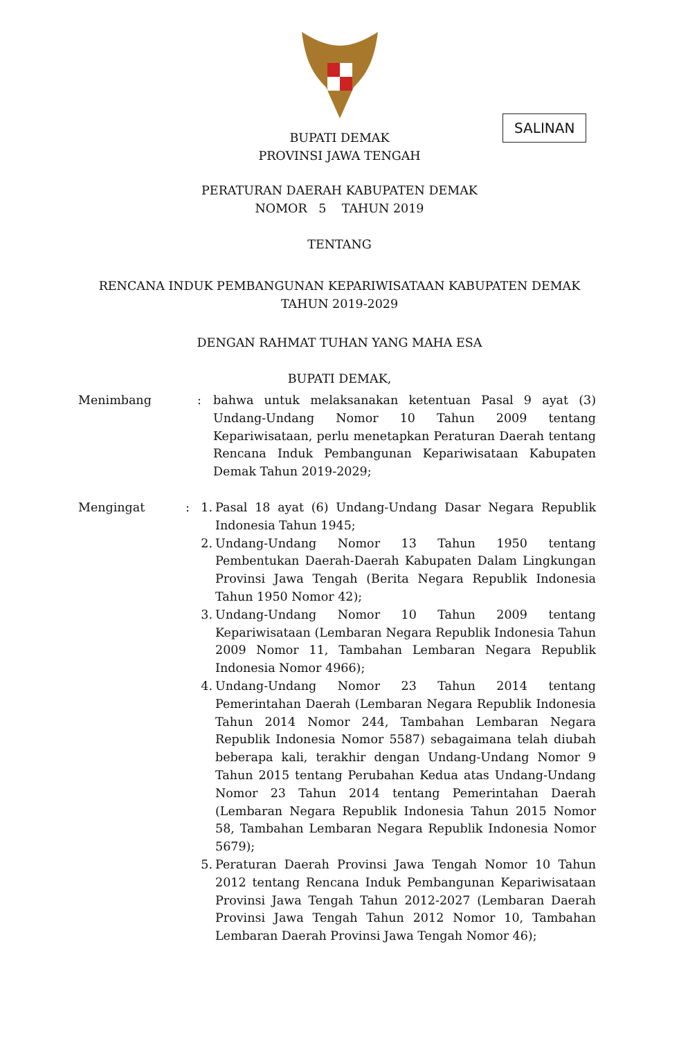SALINAN
BUPATI DEMAK
PROVINSI JAWA TENGAH
PERATURAN DAERAH KABUPATEN DEMAK
NOMOR 5 TAHUN 2019
TENTANG
RENCANA INDUK PEMBANGUNAN KEPARIWISATAAN KABUPATEN DEMAK
TAHUN 2019-2029
DENGAN RAHMAT TUHAN YANG MAHA ESA
BUPATI DEMAK,
Menimbang : bahwa untuk melaksanakan ketentuan Pasal 9 ayat (3) Undang-Undang Nomor 10 Tahun 2009 tentang Kepariwisataan, perlu menetapkan Peraturan Daerah tentang Rencana Induk Pembangunan Kepariwisataan Kabupaten Demak Tahun 2019-2029;
Mengingat : 1. Pasal 18 ayat (6) Undang-Undang Dasar Negara Republik Indonesia Tahun 1945;
2. Undang-Undang Nomor 13 Tahun 1950 tentang Pembentukan Daerah-Daerah Kabupaten Dalam Lingkungan Provinsi Jawa Tengah (Berita Negara Republik Indonesia Tahun 1950 Nomor 42);
3. Undang-Undang Nomor 10 Tahun 2009 tentang Kepariwisataan (Lembaran Negara Republik Indonesia Tahun 2009 Nomor 11, Tambahan Lembaran Negara Republik Indonesia Nomor 4966);
4. Undang-Undang Nomor 23 Tahun 2014 tentang Pemerintahan Daerah (Lembaran Negara Republik Indonesia Tahun 2014 Nomor 244, Tambahan Lembaran Negara Republik Indonesia Nomor 5587) sebagaimana telah diubah beberapa kali, terakhir dengan Undang-Undang Nomor 9 Tahun 2015 tentang Perubahan Kedua atas Undang-Undang Nomor 23 Tahun 2014 tentang Pemerintahan Daerah (Lembaran Negara Republik Indonesia Tahun 2015 Nomor 58, Tambahan Lembaran Negara Republik Indonesia Nomor 5679);
5. Peraturan Daerah Provinsi Jawa Tengah Nomor 10 Tahun 2012 tentang Rencana Induk Pembangunan Kepariwisataan Provinsi Jawa Tengah Tahun 2012-2027 (Lembaran Daerah Provinsi Jawa Tengah Tahun 2012 Nomor 10, Tambahan Lembaran Daerah Provinsi Jawa Tengah Nomor 46);